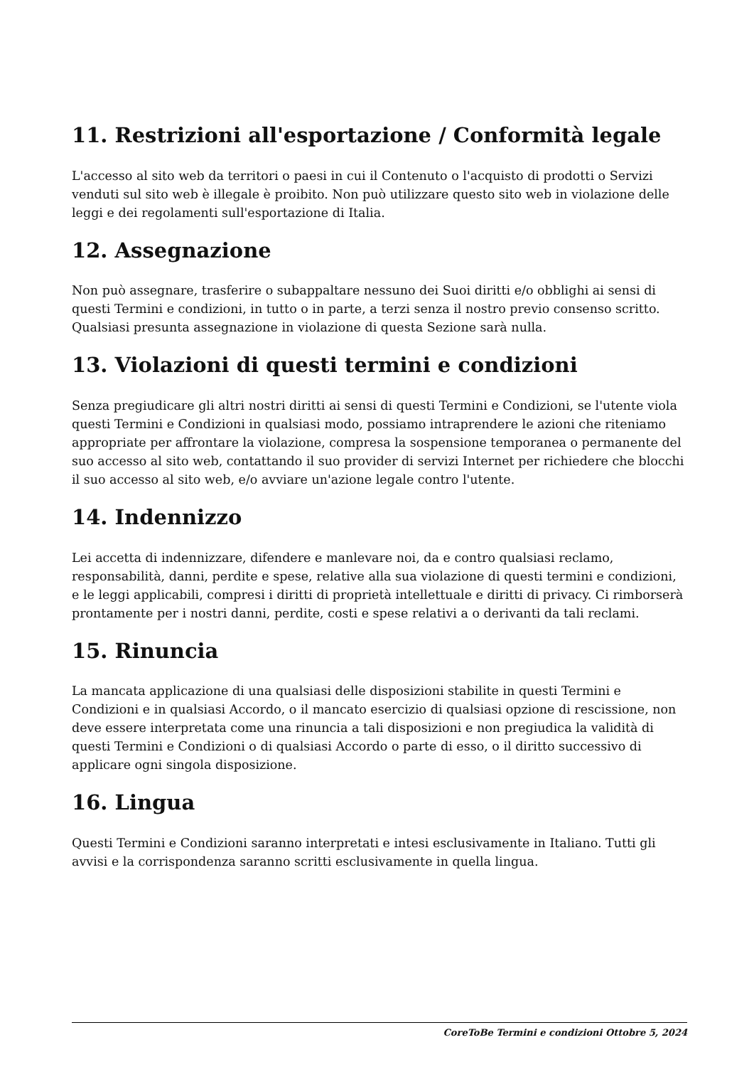11. Restrizioni all'esportazione / Conformità legale
L'accesso al sito web da territori o paesi in cui il Contenuto o l'acquisto di prodotti o Servizi venduti sul sito web è illegale è proibito. Non può utilizzare questo sito web in violazione delle leggi e dei regolamenti sull'esportazione di Italia.
12. Assegnazione
Non può assegnare, trasferire o subappaltare nessuno dei Suoi diritti e/o obblighi ai sensi di questi Termini e condizioni, in tutto o in parte, a terzi senza il nostro previo consenso scritto. Qualsiasi presunta assegnazione in violazione di questa Sezione sarà nulla.
13. Violazioni di questi termini e condizioni
Senza pregiudicare gli altri nostri diritti ai sensi di questi Termini e Condizioni, se l'utente viola questi Termini e Condizioni in qualsiasi modo, possiamo intraprendere le azioni che riteniamo appropriate per affrontare la violazione, compresa la sospensione temporanea o permanente del suo accesso al sito web, contattando il suo provider di servizi Internet per richiedere che blocchi il suo accesso al sito web, e/o avviare un'azione legale contro l'utente.
14. Indennizzo
Lei accetta di indennizzare, difendere e manlevare noi, da e contro qualsiasi reclamo, responsabilità, danni, perdite e spese, relative alla sua violazione di questi termini e condizioni, e le leggi applicabili, compresi i diritti di proprietà intellettuale e diritti di privacy. Ci rimborserà prontamente per i nostri danni, perdite, costi e spese relativi a o derivanti da tali reclami.
15. Rinuncia
La mancata applicazione di una qualsiasi delle disposizioni stabilite in questi Termini e Condizioni e in qualsiasi Accordo, o il mancato esercizio di qualsiasi opzione di rescissione, non deve essere interpretata come una rinuncia a tali disposizioni e non pregiudica la validità di questi Termini e Condizioni o di qualsiasi Accordo o parte di esso, o il diritto successivo di applicare ogni singola disposizione.
16. Lingua
Questi Termini e Condizioni saranno interpretati e intesi esclusivamente in Italiano. Tutti gli avvisi e la corrispondenza saranno scritti esclusivamente in quella lingua.
CoreToBe Termini e condizioni Ottobre 5, 2024